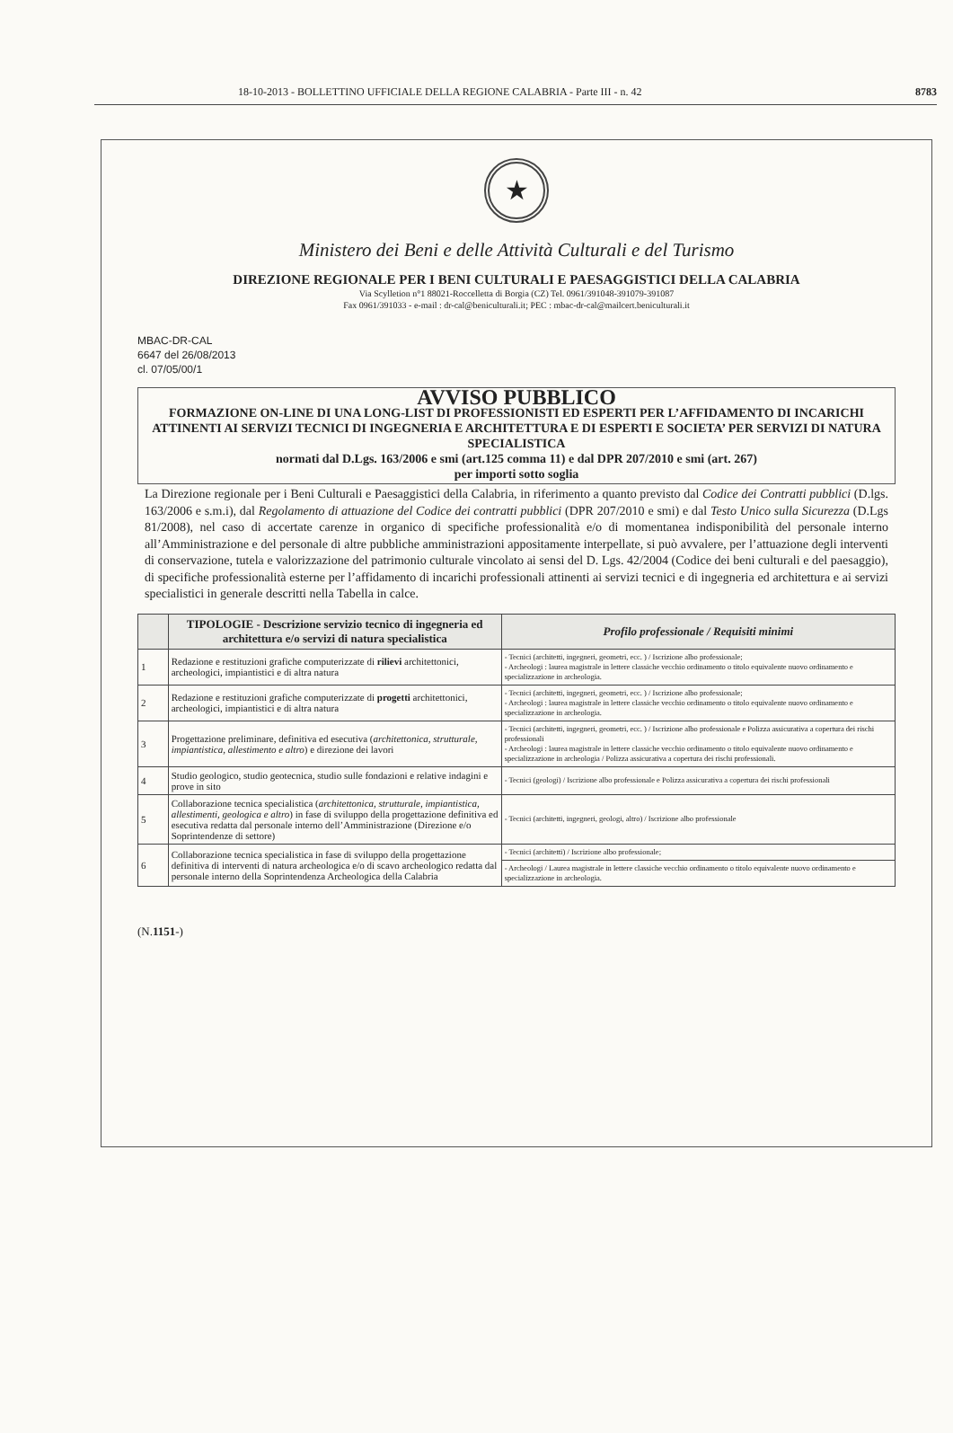18-10-2013 - BOLLETTINO UFFICIALE DELLA REGIONE CALABRIA - Parte III - n. 42 8783
★
Ministero dei Beni e delle Attività Culturali e del Turismo
DIREZIONE REGIONALE PER I BENI CULTURALI E PAESAGGISTICI DELLA CALABRIA
Via Scylletion n°1 88021-Roccelletta di Borgia (CZ) Tel. 0961/391048-391079-391087
Fax 0961/391033 - e-mail : dr-cal@beniculturali.it; PEC : mbac-dr-cal@mailcert.beniculturali.it
MBAC-DR-CAL
6647 del 26/08/2013
cl. 07/05/00/1
AVVISO PUBBLICO
FORMAZIONE ON-LINE DI UNA LONG-LIST DI PROFESSIONISTI ED ESPERTI PER L’AFFIDAMENTO DI INCARICHI ATTINENTI AI SERVIZI TECNICI DI INGEGNERIA E ARCHITETTURA E DI ESPERTI E SOCIETA’ PER SERVIZI DI NATURA SPECIALISTICA
normati dal D.Lgs. 163/2006 e smi (art.125 comma 11) e dal DPR 207/2010 e smi (art. 267)
per importi sotto soglia
La Direzione regionale per i Beni Culturali e Paesaggistici della Calabria, in riferimento a quanto previsto dal Codice dei Contratti pubblici (D.lgs. 163/2006 e s.m.i), dal Regolamento di attuazione del Codice dei contratti pubblici (DPR 207/2010 e smi) e dal Testo Unico sulla Sicurezza (D.Lgs 81/2008), nel caso di accertate carenze in organico di specifiche professionalità e/o di momentanea indisponibilità del personale interno all’Amministrazione e del personale di altre pubbliche amministrazioni appositamente interpellate, si può avvalere, per l’attuazione degli interventi di conservazione, tutela e valorizzazione del patrimonio culturale vincolato ai sensi del D. Lgs. 42/2004 (Codice dei beni culturali e del paesaggio), di specifiche professionalità esterne per l’affidamento di incarichi professionali attinenti ai servizi tecnici e di ingegneria ed architettura e ai servizi specialistici in generale descritti nella Tabella in calce.
| | TIPOLOGIE - Descrizione servizio tecnico di ingegneria ed architettura e/o servizi di natura specialistica | Profilo professionale / Requisiti minimi |
| --- | --- | --- |
| 1 | Redazione e restituzioni grafiche computerizzate di rilievi architettonici, archeologici, impiantistici e di altra natura | - Tecnici (architetti, ingegneri, geometri, ecc. ) / Iscrizione albo professionale; - Archeologi : laurea magistrale in lettere classiche vecchio ordinamento o titolo equivalente nuovo ordinamento e specializzazione in archeologia. |
| 2 | Redazione e restituzioni grafiche computerizzate di progetti architettonici, archeologici, impiantistici e di altra natura | - Tecnici (architetti, ingegneri, geometri, ecc. ) / Iscrizione albo professionale; - Archeologi : laurea magistrale in lettere classiche vecchio ordinamento o titolo equivalente nuovo ordinamento e specializzazione in archeologia. |
| 3 | Progettazione preliminare, definitiva ed esecutiva ( architettonica, strutturale, impiantistica, allestimento e altro ) e direzione dei lavori | - Tecnici (architetti, ingegneri, geometri, ecc. ) / Iscrizione albo professionale e Polizza assicurativa a copertura dei rischi professionali - Archeologi : laurea magistrale in lettere classiche vecchio ordinamento o titolo equivalente nuovo ordinamento e specializzazione in archeologia / Polizza assicurativa a copertura dei rischi professionali. |
| 4 | Studio geologico, studio geotecnica, studio sulle fondazioni e relative indagini e prove in sito | - Tecnici (geologi) / Iscrizione albo professionale e Polizza assicurativa a copertura dei rischi professionali |
| 5 | Collaborazione tecnica specialistica ( architettonica, strutturale, impiantistica, allestimenti, geologica e altro ) in fase di sviluppo della progettazione definitiva ed esecutiva redatta dal personale interno dell’Amministrazione (Direzione e/o Soprintendenze di settore) | - Tecnici (architetti, ingegneri, geologi, altro) / Iscrizione albo professionale |
| 6 | Collaborazione tecnica specialistica in fase di sviluppo della progettazione definitiva di interventi di natura archeologica e/o di scavo archeologico redatta dal personale interno della Soprintendenza Archeologica della Calabria | - Tecnici (architetti) / Iscrizione albo professionale; |
| | | - Archeologi / Laurea magistrale in lettere classiche vecchio ordinamento o titolo equivalente nuovo ordinamento e specializzazione in archeologia. |
(N.1151-)